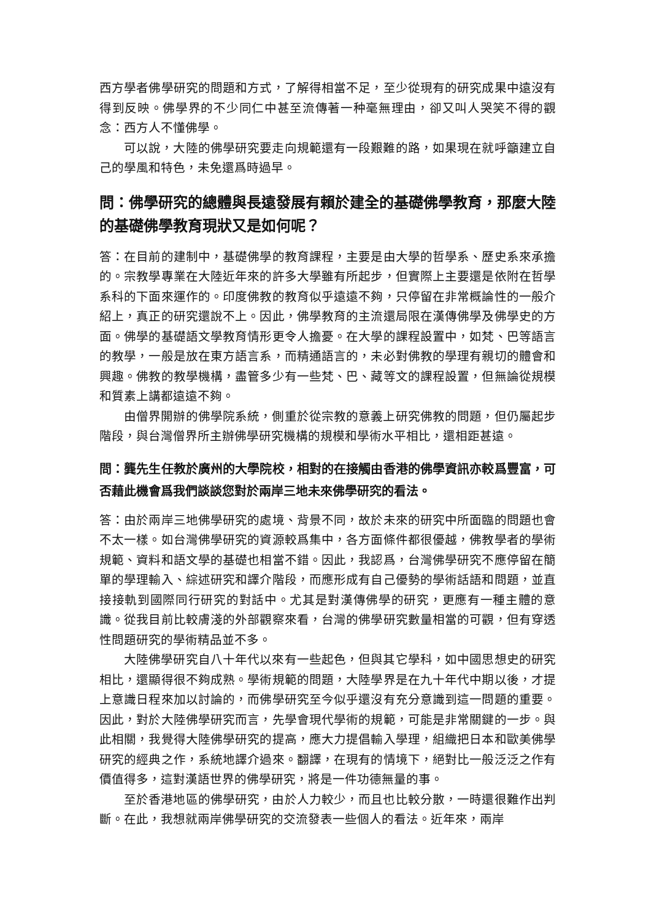西方學者佛學研究的問題和方式，了解得相當不足，至少從現有的研究成果中遠沒有得到反映。佛學界的不少同仁中甚至流傳著一种毫無理由，卻又叫人哭笑不得的觀念：西方人不懂佛學。
可以說，大陸的佛學研究要走向規範還有一段艱難的路，如果現在就呼籲建立自己的學風和特色，未免還爲時過早。
問：佛學研究的總體與長遠發展有賴於建全的基礎佛學教育，那麼大陸的基礎佛學教育現狀又是如何呢？
答：在目前的建制中，基礎佛學的教育課程，主要是由大學的哲學系、歷史系來承擔的。宗教學專業在大陸近年來的許多大學雖有所起步，但實際上主要還是依附在哲學系科的下面來運作的。印度佛教的教育似乎遠遠不夠，只停留在非常概論性的一般介紹上，真正的研究還說不上。因此，佛學教育的主流還局限在漢傳佛學及佛學史的方面。佛學的基礎語文學教育情形更令人擔憂。在大學的課程設置中，如梵、巴等語言的教學，一般是放在東方語言系，而精通語言的，未必對佛教的學理有親切的體會和興趣。佛教的教學機構，盡管多少有一些梵、巴、藏等文的課程設置，但無論從規模和質素上講都遠遠不夠。
由僧界開辦的佛學院系統，側重於從宗教的意義上研究佛教的問題，但仍屬起步階段，與台灣僧界所主辦佛學研究機構的規模和學術水平相比，還相距甚遠。
問：龔先生任教於廣州的大學院校，相對的在接觸由香港的佛學資訊亦較爲豐富，可否藉此機會爲我們談談您對於兩岸三地未來佛學研究的看法。
答：由於兩岸三地佛學研究的處境、背景不同，故於未來的研究中所面臨的問題也會不太一樣。如台灣佛學研究的資源較爲集中，各方面條件都很優越，佛教學者的學術規範、資料和語文學的基礎也相當不錯。因此，我認爲，台灣佛學研究不應停留在簡單的學理輸入、綜述研究和譯介階段，而應形成有自己優勢的學術話語和問題，並直接接軌到國際同行研究的對話中。尤其是對漢傳佛學的研究，更應有一種主體的意識。從我目前比較膚淺的外部觀察來看，台灣的佛學研究數量相當的可觀，但有穿透性問題研究的學術精品並不多。
大陸佛學研究自八十年代以來有一些起色，但與其它學科，如中國思想史的研究相比，還顯得很不夠成熟。學術規範的問題，大陸學界是在九十年代中期以後，才提上意識日程來加以討論的，而佛學研究至今似乎還沒有充分意識到這一問題的重要。因此，對於大陸佛學研究而言，先學會現代學術的規範，可能是非常關鍵的一步。與此相關，我覺得大陸佛學研究的提高，應大力提倡輸入學理，組織把日本和歐美佛學研究的經典之作，系統地譯介過來。翻譯，在現有的情境下，絕對比一般泛泛之作有價值得多，這對漢語世界的佛學研究，將是一件功德無量的事。
至於香港地區的佛學研究，由於人力較少，而且也比較分散，一時還很難作出判斷。在此，我想就兩岸佛學研究的交流發表一些個人的看法。近年來，兩岸